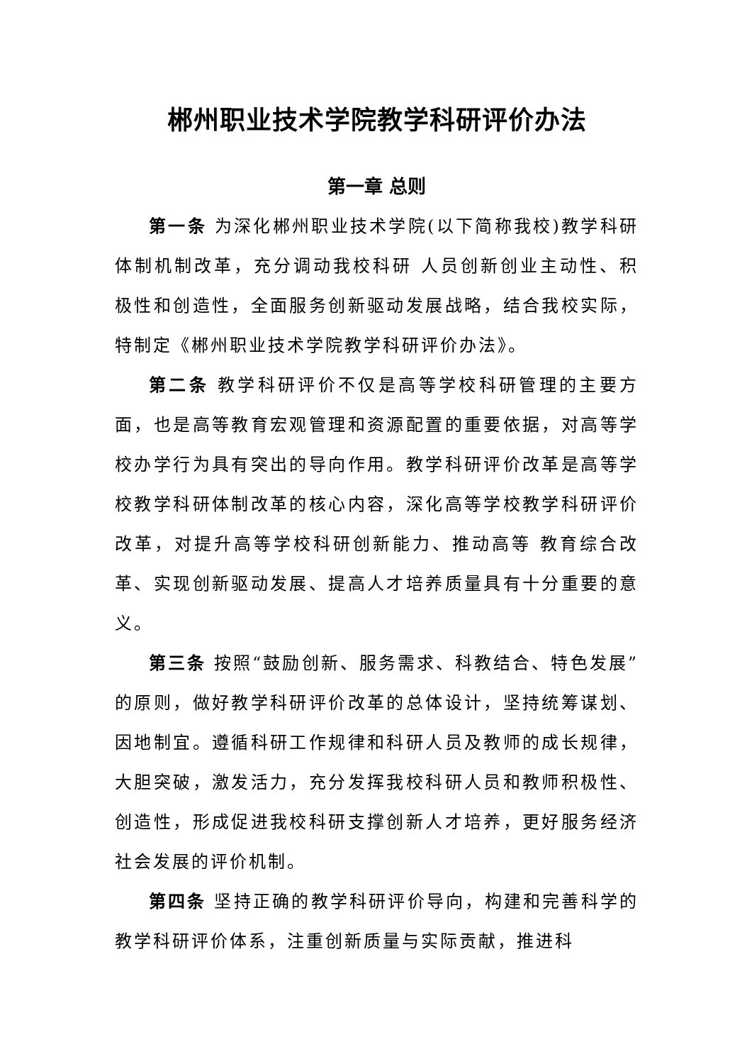郴州职业技术学院教学科研评价办法
第一章 总则
第一条 为深化郴州职业技术学院(以下简称我校)教学科研体制机制改革，充分调动我校科研 人员创新创业主动性、积极性和创造性，全面服务创新驱动发展战略，结合我校实际，特制定《郴州职业技术学院教学科研评价办法》。
第二条 教学科研评价不仅是高等学校科研管理的主要方面，也是高等教育宏观管理和资源配置的重要依据，对高等学校办学行为具有突出的导向作用。教学科研评价改革是高等学校教学科研体制改革的核心内容，深化高等学校教学科研评价改革，对提升高等学校科研创新能力、推动高等 教育综合改革、实现创新驱动发展、提高人才培养质量具有十分重要的意义。
第三条 按照“鼓励创新、服务需求、科教结合、特色发展”的原则，做好教学科研评价改革的总体设计，坚持统筹谋划、因地制宜。遵循科研工作规律和科研人员及教师的成长规律，大胆突破，激发活力，充分发挥我校科研人员和教师积极性、创造性，形成促进我校科研支撑创新人才培养，更好服务经济社会发展的评价机制。
第四条 坚持正确的教学科研评价导向，构建和完善科学的教学科研评价体系，注重创新质量与实际贡献，推进科